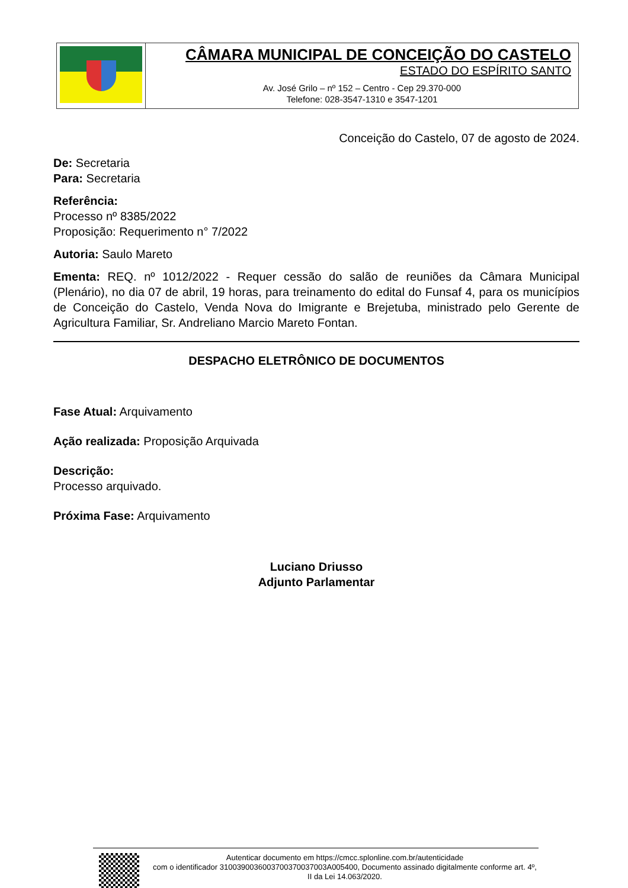CÂMARA MUNICIPAL DE CONCEIÇÃO DO CASTELO
ESTADO DO ESPÍRITO SANTO
Av. José Grilo – nº 152 – Centro - Cep 29.370-000
Telefone: 028-3547-1310 e 3547-1201
Conceição do Castelo, 07 de agosto de 2024.
De: Secretaria
Para: Secretaria
Referência:
Processo nº 8385/2022
Proposição: Requerimento n° 7/2022
Autoria: Saulo Mareto
Ementa: REQ. nº 1012/2022 - Requer cessão do salão de reuniões da Câmara Municipal (Plenário), no dia 07 de abril, 19 horas, para treinamento do edital do Funsaf 4, para os municípios de Conceição do Castelo, Venda Nova do Imigrante e Brejetuba, ministrado pelo Gerente de Agricultura Familiar, Sr. Andreliano Marcio Mareto Fontan.
DESPACHO ELETRÔNICO DE DOCUMENTOS
Fase Atual: Arquivamento
Ação realizada: Proposição Arquivada
Descrição:
Processo arquivado.
Próxima Fase: Arquivamento
Luciano Driusso
Adjunto Parlamentar
Autenticar documento em https://cmcc.splonline.com.br/autenticidade
com o identificador 3100390036003700370037003A005400, Documento assinado digitalmente conforme art. 4º, II da Lei 14.063/2020.